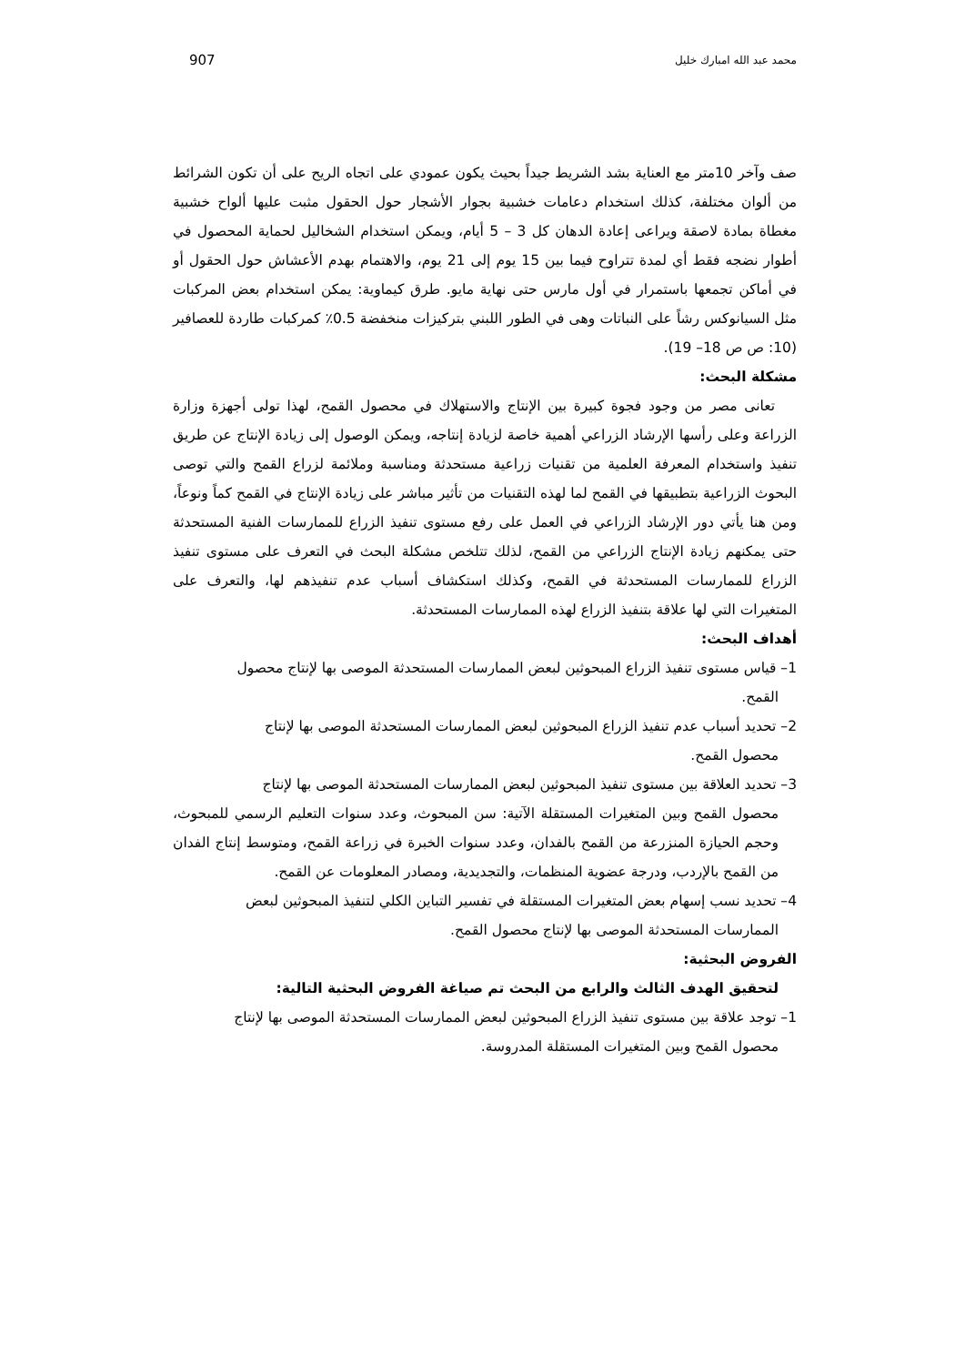محمد عبد الله امبارك خليل 907
صف وآخر 10متر مع العناية بشد الشريط جيداً بحيث يكون عمودي على اتجاه الريح على أن تكون الشرائط من ألوان مختلفة، كذلك استخدام دعامات خشبية بجوار الأشجار حول الحقول مثبت عليها ألواح خشبية مغطاة بمادة لاصقة ويراعى إعادة الدهان كل 3 – 5 أيام، ويمكن استخدام الشخاليل لحماية المحصول في أطوار نضجه فقط أي لمدة تتراوح فيما بين 15 يوم إلى 21 يوم، والاهتمام بهدم الأعشاش حول الحقول أو في أماكن تجمعها باستمرار في أول مارس حتى نهاية مايو. طرق كيماوية: يمكن استخدام بعض المركبات مثل السيانوكس رشاً على النباتات وهى في الطور اللبني بتركيزات منخفضة 0.5٪ كمركبات طاردة للعصافير (10: ص ص 18– 19).
مشكلة البحث:
تعانى مصر من وجود فجوة كبيرة بين الإنتاج والاستهلاك في محصول القمح، لهذا تولى أجهزة وزارة الزراعة وعلى رأسها الإرشاد الزراعي أهمية خاصة لزيادة إنتاجه، ويمكن الوصول إلى زيادة الإنتاج عن طريق تنفيذ واستخدام المعرفة العلمية من تقنيات زراعية مستحدثة ومناسبة وملائمة لزراع القمح والتي توصى البحوث الزراعية بتطبيقها في القمح لما لهذه التقنيات من تأثير مباشر على زيادة الإنتاج في القمح كماً ونوعاً، ومن هنا يأتي دور الإرشاد الزراعي في العمل على رفع مستوى تنفيذ الزراع للممارسات الفنية المستحدثة حتى يمكنهم زيادة الإنتاج الزراعي من القمح، لذلك تتلخص مشكلة البحث في التعرف على مستوى تنفيذ الزراع للممارسات المستحدثة في القمح، وكذلك استكشاف أسباب عدم تنفيذهم لها، والتعرف على المتغيرات التي لها علاقة بتنفيذ الزراع لهذه الممارسات المستحدثة.
أهداف البحث:
1– قياس مستوى تنفيذ الزراع المبحوثين لبعض الممارسات المستحدثة الموصى بها لإنتاج محصول
القمح.
2– تحديد أسباب عدم تنفيذ الزراع المبحوثين لبعض الممارسات المستحدثة الموصى بها لإنتاج
محصول القمح.
3– تحديد العلاقة بين مستوى تنفيذ المبحوثين لبعض الممارسات المستحدثة الموصى بها لإنتاج
محصول القمح وبين المتغيرات المستقلة الآتية: سن المبحوث، وعدد سنوات التعليم الرسمي للمبحوث، وحجم الحيازة المنزرعة من القمح بالفدان، وعدد سنوات الخبرة في زراعة القمح، ومتوسط إنتاج الفدان من القمح بالإردب، ودرجة عضوية المنظمات، والتجديدية، ومصادر المعلومات عن القمح.
4– تحديد نسب إسهام بعض المتغيرات المستقلة في تفسير التباين الكلي لتنفيذ المبحوثين لبعض
الممارسات المستحدثة الموصى بها لإنتاج محصول القمح.
الفروض البحثية:
لتحقيق الهدف الثالث والرابع من البحث تم صياغة الفروض البحثية التالية:
1– توجد علاقة بين مستوى تنفيذ الزراع المبحوثين لبعض الممارسات المستحدثة الموصى بها لإنتاج
محصول القمح وبين المتغيرات المستقلة المدروسة.